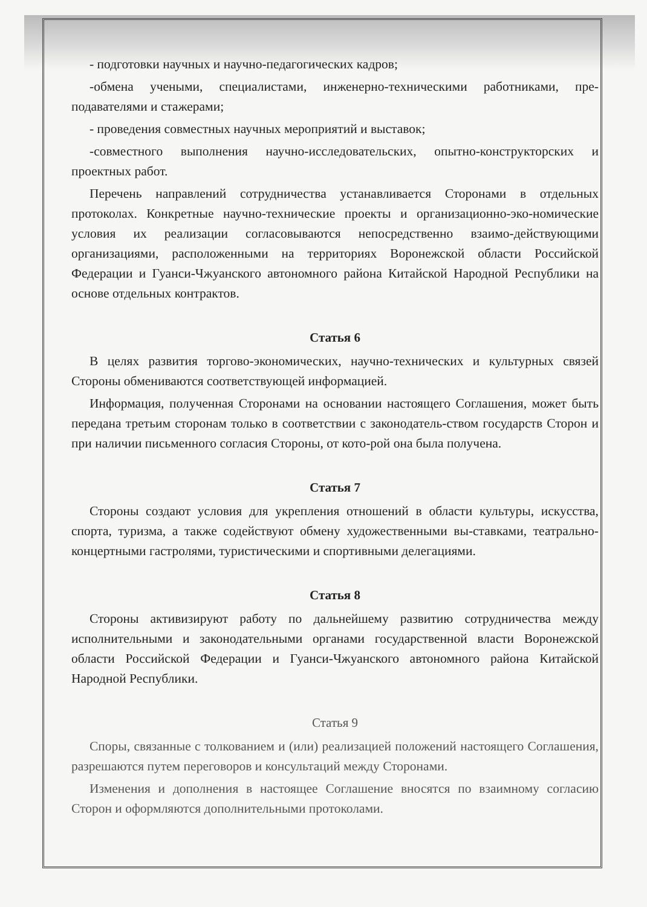- подготовки научных и научно-педагогических кадров;
-обмена учеными, специалистами, инженерно-техническими работниками, пре-подавателями и стажерами;
- проведения совместных научных мероприятий и выставок;
-совместного выполнения научно-исследовательских, опытно-конструкторских и проектных работ.
Перечень направлений сотрудничества устанавливается Сторонами в отдельных протоколах. Конкретные научно-технические проекты и организационно-эко-номические условия их реализации согласовываются непосредственно взаимо-действующими организациями, расположенными на территориях Воронежской области Российской Федерации и Гуанси-Чжуанского автономного района Китайской Народной Республики на основе отдельных контрактов.
Статья 6
В целях развития торгово-экономических, научно-технических и культурных связей Стороны обмениваются соответствующей информацией.
Информация, полученная Сторонами на основании настоящего Соглашения, может быть передана третьим сторонам только в соответствии с законодатель-ством государств Сторон и при наличии письменного согласия Стороны, от кото-рой она была получена.
Статья 7
Стороны создают условия для укрепления отношений в области культуры, искусства, спорта, туризма, а также содействуют обмену художественными вы-ставками, театрально-концертными гастролями, туристическими и спортивными делегациями.
Статья 8
Стороны активизируют работу по дальнейшему развитию сотрудничества между исполнительными и законодательными органами государственной власти Воронежской области Российской Федерации и Гуанси-Чжуанского автономного района Китайской Народной Республики.
Статья 9
Споры, связанные с толкованием и (или) реализацией положений настоящего Соглашения, разрешаются путем переговоров и консультаций между Сторонами.
Изменения и дополнения в настоящее Соглашение вносятся по взаимному согласию Сторон и оформляются дополнительными протоколами.